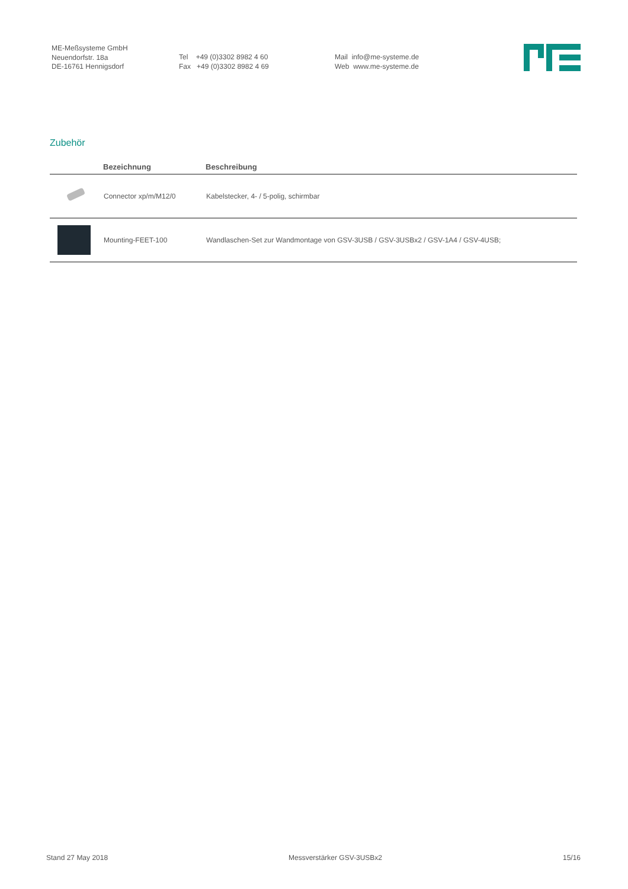ME-Meßsysteme GmbH
Neuendorfstr. 18a
DE-16761 Hennigsdorf
Tel +49 (0)3302 8982 4 60
Fax +49 (0)3302 8982 4 69
Mail info@me-systeme.de
Web www.me-systeme.de
Zubehör
| | Bezeichnung | Beschreibung |
| --- | --- | --- |
| | Connector xp/m/M12/0 | Kabelstecker, 4- / 5-polig, schirmbar |
| | Mounting-FEET-100 | Wandlaschen-Set zur Wandmontage von GSV-3USB / GSV-3USBx2 / GSV-1A4 / GSV-4USB; |
Stand 27 May 2018 Messverstärker GSV-3USBx2 15/16